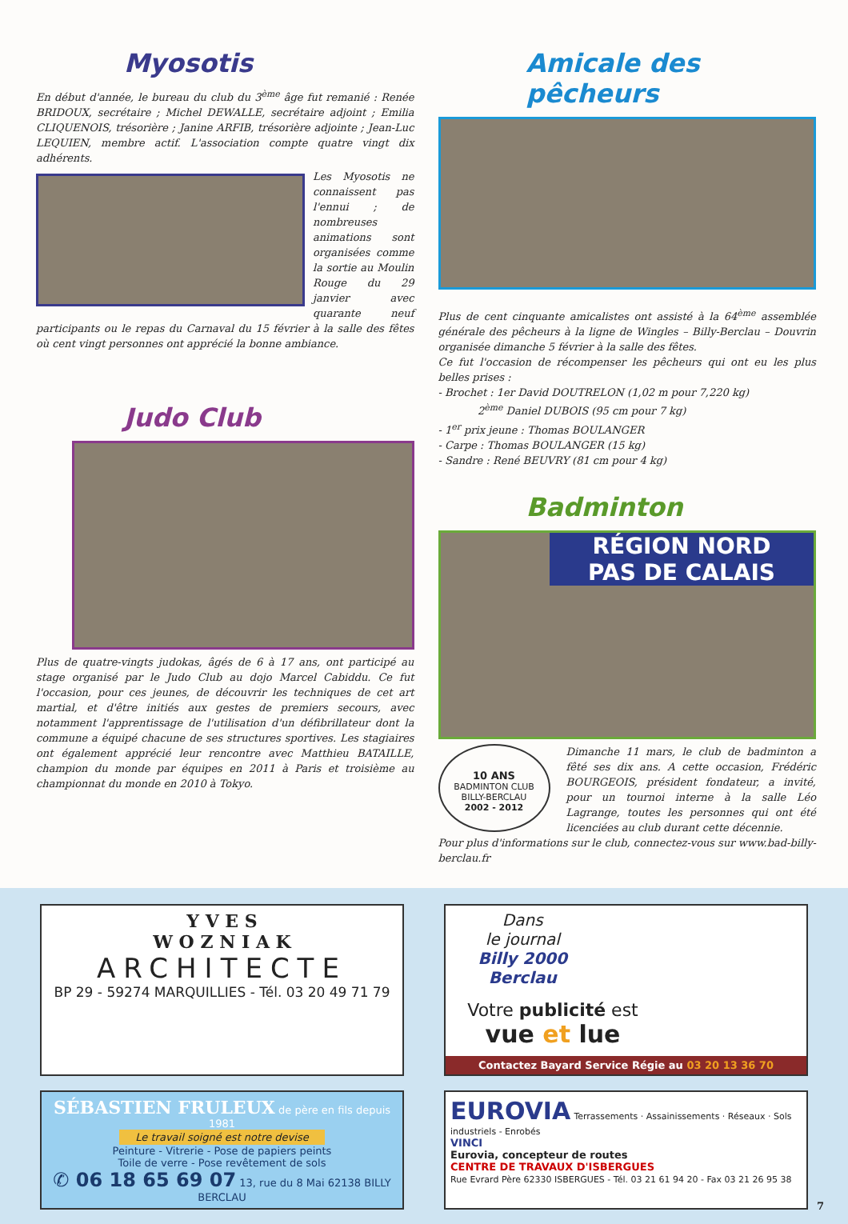Myosotis
En début d'année, le bureau du club du 3<sup>ème</sup> âge fut remanié : Renée BRIDOUX, secrétaire ; Michel DEWALLE, secrétaire adjoint ; Emilia CLIQUENOIS, trésorière ; Janine ARFIB, trésorière adjointe ; Jean-Luc LEQUIEN, membre actif. L'association compte quatre vingt dix adhérents.
Les Myosotis ne connaissent pas l'ennui ; de nombreuses animations sont organisées comme la sortie au Moulin Rouge du 29 janvier avec quarante neuf participants ou le repas du Carnaval du 15 février à la salle des fêtes où cent vingt personnes ont apprécié la bonne ambiance.
Judo Club
Plus de quatre-vingts judokas, âgés de 6 à 17 ans, ont participé au stage organisé par le Judo Club au dojo Marcel Cabiddu. Ce fut l'occasion, pour ces jeunes, de découvrir les techniques de cet art martial, et d'être initiés aux gestes de premiers secours, avec notamment l'apprentissage de l'utilisation d'un défibrillateur dont la commune a équipé chacune de ses structures sportives. Les stagiaires ont également apprécié leur rencontre avec Matthieu BATAILLE, champion du monde par équipes en 2011 à Paris et troisième au championnat du monde en 2010 à Tokyo.
Amicale des pêcheurs
Plus de cent cinquante amicalistes ont assisté à la 64<sup>ème</sup> assemblée générale des pêcheurs à la ligne de Wingles – Billy-Berclau – Douvrin organisée dimanche 5 février à la salle des fêtes.
Ce fut l'occasion de récompenser les pêcheurs qui ont eu les plus belles prises :
- Brochet : 1er David DOUTRELON (1,02 m pour 7,220 kg)
2<sup>ème</sup> Daniel DUBOIS (95 cm pour 7 kg)
- 1<sup>er</sup> prix jeune : Thomas BOULANGER
- Carpe : Thomas BOULANGER (15 kg)
- Sandre : René BEUVRY (81 cm pour 4 kg)
Badminton
RÉGION NORD
PAS DE CALAIS
10 ANS
BADMINTON CLUB
BILLY-BERCLAU
2002 - 2012
Dimanche 11 mars, le club de badminton a fêté ses dix ans. A cette occasion, Frédéric BOURGEOIS, président fondateur, a invité, pour un tournoi interne à la salle Léo Lagrange, toutes les personnes qui ont été licenciées au club durant cette décennie.
Pour plus d'informations sur le club, connectez-vous sur www.bad-billy-berclau.fr
Y V E S
W O Z N I A K
ARCHITECTE
BP 29 - 59274 MARQUILLIES - Tél. 03 20 49 71 79
Dans
le journal
Billy 2000 Berclau
Votre publicité est
vue et lue
Contactez Bayard Service Régie au 03 20 13 36 70
SÉBASTIEN FRULEUX de père en fils depuis 1981
Le travail soigné est notre devise
Peinture - Vitrerie - Pose de papiers peints
Toile de verre - Pose revêtement de sols
✆ 06 18 65 69 07 13, rue du 8 Mai 62138 BILLY BERCLAU
EUROVIA Terrassements · Assainissements · Réseaux · Sols industriels - Enrobés
VINCI
Eurovia, concepteur de routes
CENTRE DE TRAVAUX D'ISBERGUES
Rue Evrard Père 62330 ISBERGUES - Tél. 03 21 61 94 20 - Fax 03 21 26 95 38
7